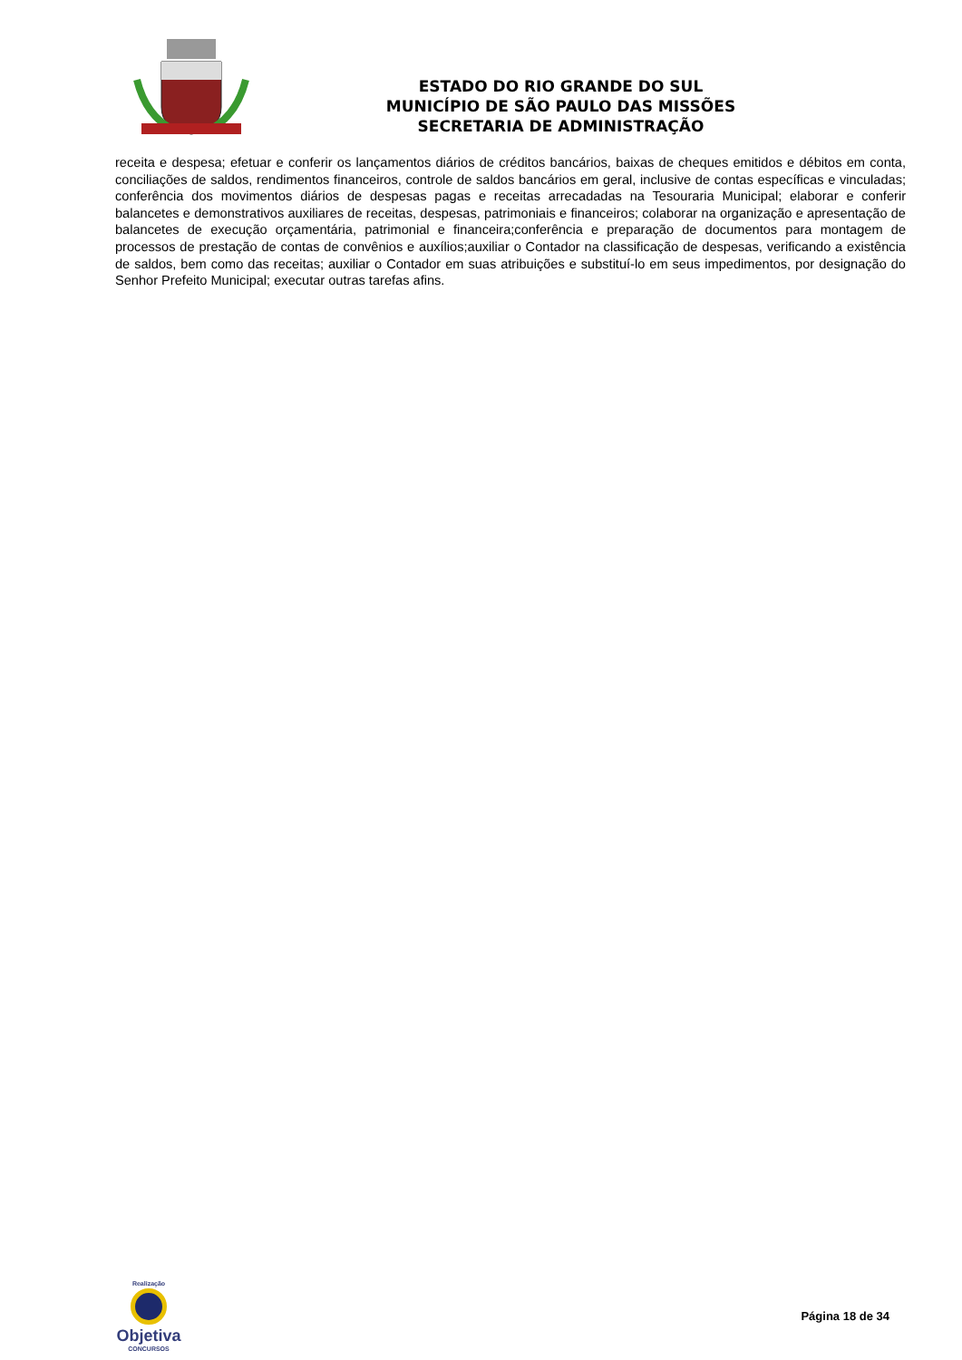ESTADO DO RIO GRANDE DO SUL
MUNICÍPIO DE SÃO PAULO DAS MISSÕES
SECRETARIA DE ADMINISTRAÇÃO
receita e despesa; efetuar e conferir os lançamentos diários de créditos bancários, baixas de cheques emitidos e débitos em conta, conciliações de saldos, rendimentos financeiros, controle de saldos bancários em geral, inclusive de contas específicas e vinculadas; conferência dos movimentos diários de despesas pagas e receitas arrecadadas na Tesouraria Municipal; elaborar e conferir balancetes e demonstrativos auxiliares de receitas, despesas, patrimoniais e financeiros; colaborar na organização e apresentação de balancetes de execução orçamentária, patrimonial e financeira;conferência e preparação de documentos para montagem de processos de prestação de contas de convênios e auxílios;auxiliar o Contador na classificação de despesas, verificando a existência de saldos, bem como das receitas; auxiliar o Contador em suas atribuições e substituí-lo em seus impedimentos, por designação do Senhor Prefeito Municipal; executar outras tarefas afins.
Realização
Objetiva
CONCURSOS
Página 18 de 34